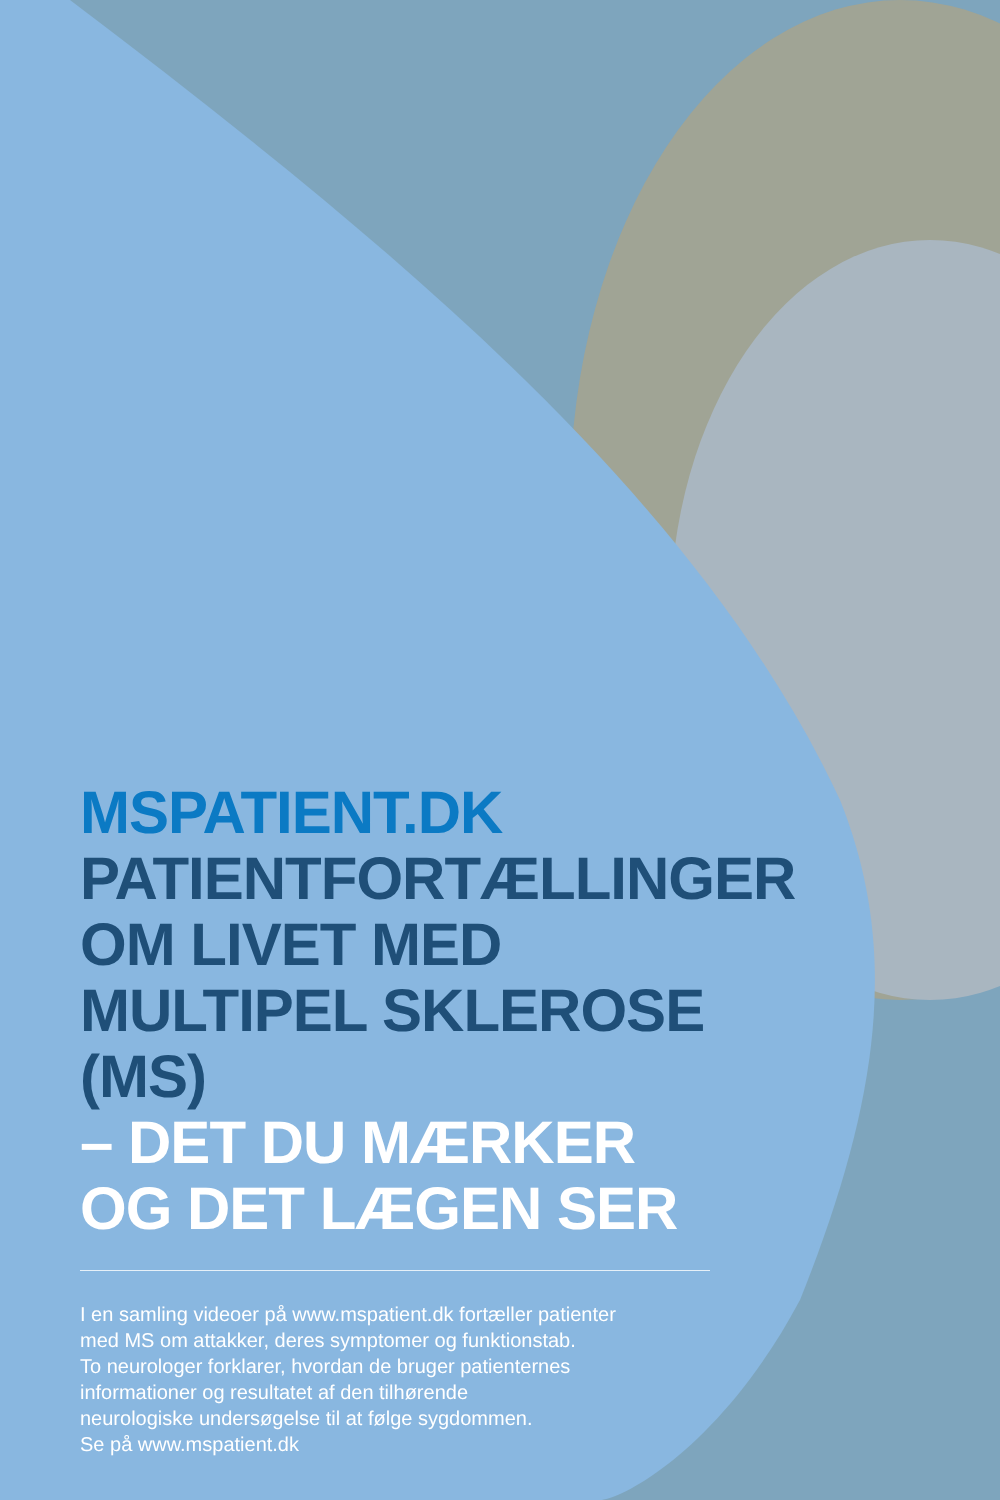MSPATIENT.DK
PATIENTFORTÆLLINGER
OM LIVET MED
MULTIPEL SKLEROSE (MS)
– DET DU MÆRKER
OG DET LÆGEN SER
I en samling videoer på www.mspatient.dk fortæller patienter
med MS om attakker, deres symptomer og funktionstab.
To neurologer forklarer, hvordan de bruger patienternes
informationer og resultatet af den tilhørende
neurologiske undersøgelse til at følge sygdommen.
Se på www.mspatient.dk